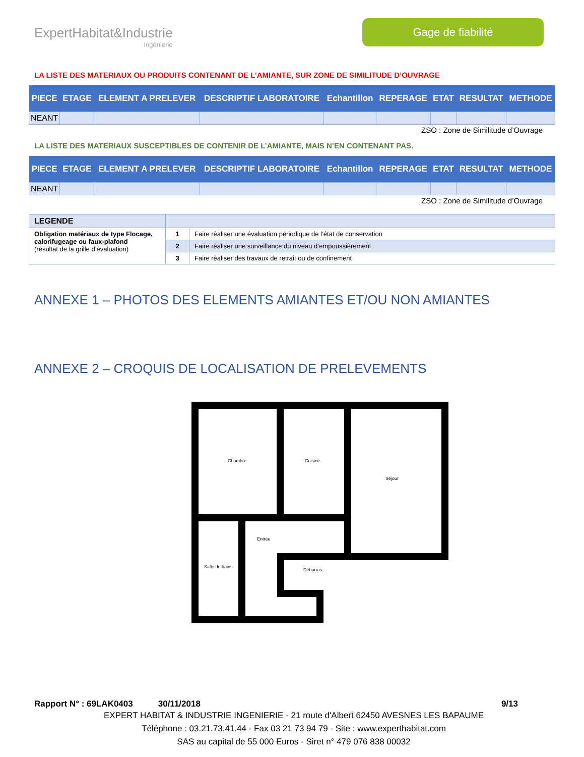ExpertHabitat&Industrie
Ingénierie
Gage de fiabilité
LA LISTE DES MATERIAUX OU PRODUITS CONTENANT DE L’AMIANTE, SUR ZONE DE SIMILITUDE D’OUVRAGE
| PIECE | ETAGE | ELEMENT A PRELEVER | DESCRIPTIF LABORATOIRE | Echantillon | REPERAGE | ETAT | RESULTAT | METHODE |
| --- | --- | --- | --- | --- | --- | --- | --- | --- |
| NEANT | | | | | | | | |
ZSO : Zone de Similitude d’Ouvrage
LA LISTE DES MATERIAUX SUSCEPTIBLES DE CONTENIR DE L’AMIANTE, MAIS N’EN CONTENANT PAS.
| PIECE | ETAGE | ELEMENT A PRELEVER | DESCRIPTIF LABORATOIRE | Echantillon | REPERAGE | ETAT | RESULTAT | METHODE |
| --- | --- | --- | --- | --- | --- | --- | --- | --- |
| NEANT | | | | | | | | |
ZSO : Zone de Similitude d’Ouvrage
| LEGENDE | | |
| Obligation matériaux de type Flocage, calorifugeage ou faux-plafond (résultat de la grille d’évaluation) | 1 | Faire réaliser une évaluation périodique de l’état de conservation |
| | 2 | Faire réaliser une surveillance du niveau d’empoussièrement |
| | 3 | Faire réaliser des travaux de retrait ou de confinement |
ANNEXE 1 – PHOTOS DES ELEMENTS AMIANTES ET/OU NON AMIANTES
ANNEXE 2 – CROQUIS DE LOCALISATION DE PRELEVEMENTS
Chambre
Cuisine
Séjour
Entrée
Salle de bains
Débarras
Rapport N° : 69LAK0403 30/11/2018 9/13
EXPERT HABITAT & INDUSTRIE INGENIERIE - 21 route d'Albert 62450 AVESNES LES BAPAUME
Téléphone : 03.21.73.41.44 - Fax 03 21 73 94 79 - Site : www.experthabitat.com
SAS au capital de 55 000 Euros - Siret n° 479 076 838 00032